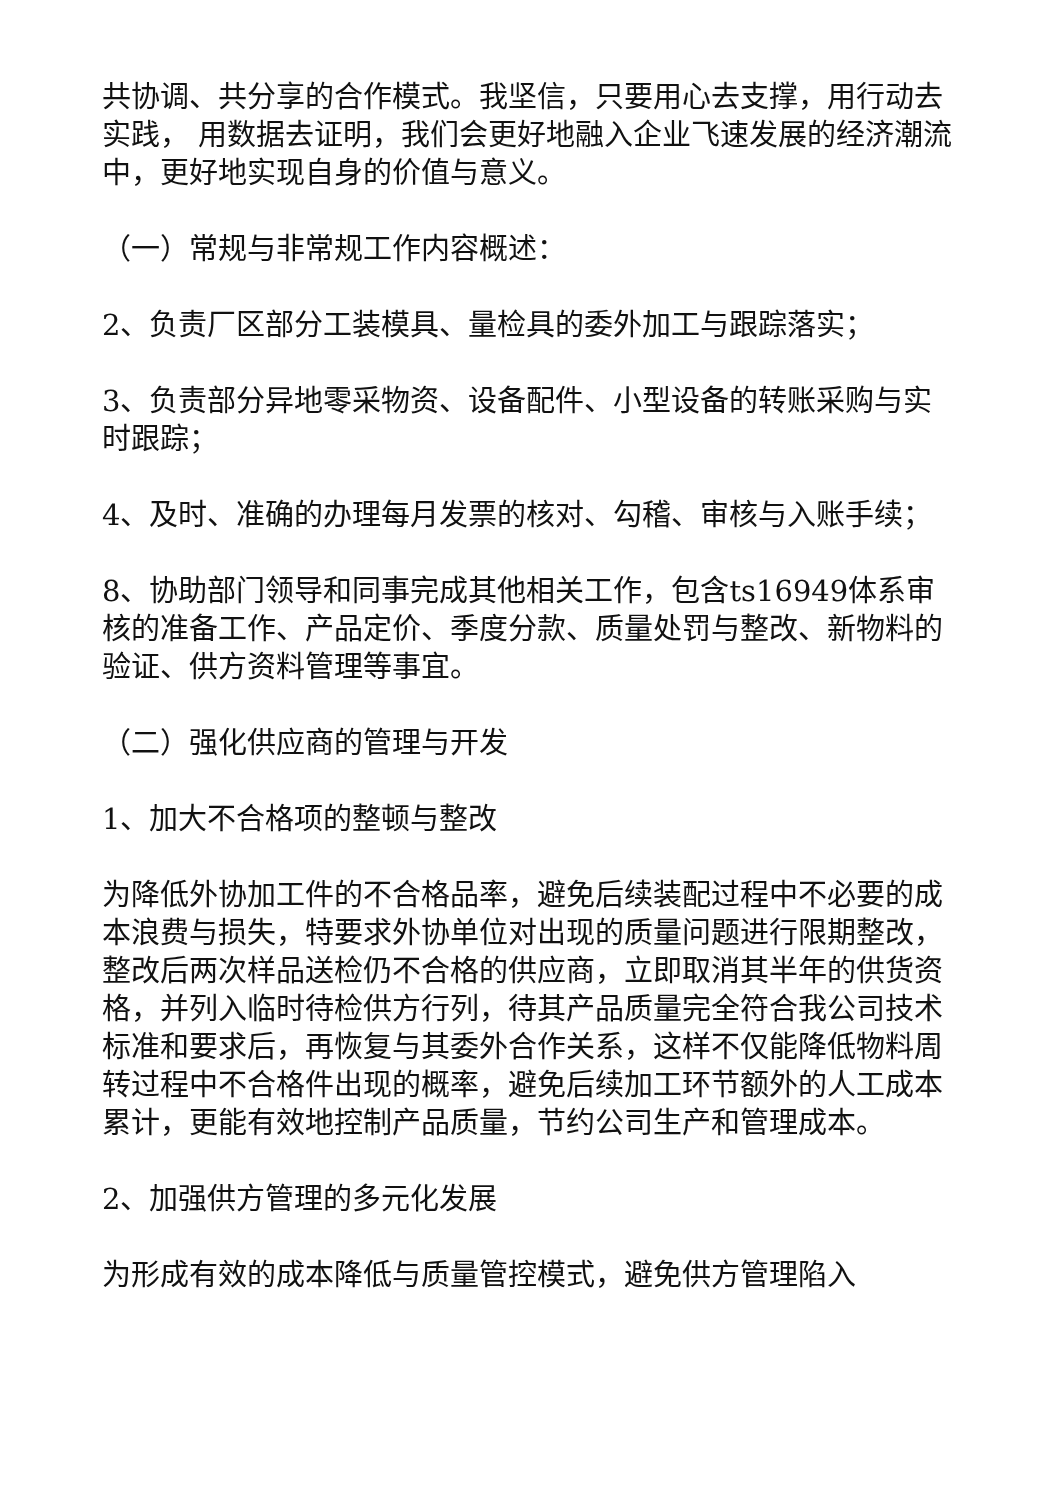共协调、共分享的合作模式。我坚信，只要用心去支撑，用行动去实践， 用数据去证明，我们会更好地融入企业飞速发展的经济潮流中，更好地实现自身的价值与意义。
（一）常规与非常规工作内容概述：
2、负责厂区部分工装模具、量检具的委外加工与跟踪落实；
3、负责部分异地零采物资、设备配件、小型设备的转账采购与实时跟踪；
4、及时、准确的办理每月发票的核对、勾稽、审核与入账手续；
8、协助部门领导和同事完成其他相关工作，包含ts16949体系审核的准备工作、产品定价、季度分款、质量处罚与整改、新物料的验证、供方资料管理等事宜。
（二）强化供应商的管理与开发
1、加大不合格项的整顿与整改
为降低外协加工件的不合格品率，避免后续装配过程中不必要的成本浪费与损失，特要求外协单位对出现的质量问题进行限期整改，整改后两次样品送检仍不合格的供应商，立即取消其半年的供货资格，并列入临时待检供方行列，待其产品质量完全符合我公司技术标准和要求后，再恢复与其委外合作关系，这样不仅能降低物料周转过程中不合格件出现的概率，避免后续加工环节额外的人工成本累计，更能有效地控制产品质量，节约公司生产和管理成本。
2、加强供方管理的多元化发展
为形成有效的成本降低与质量管控模式，避免供方管理陷入